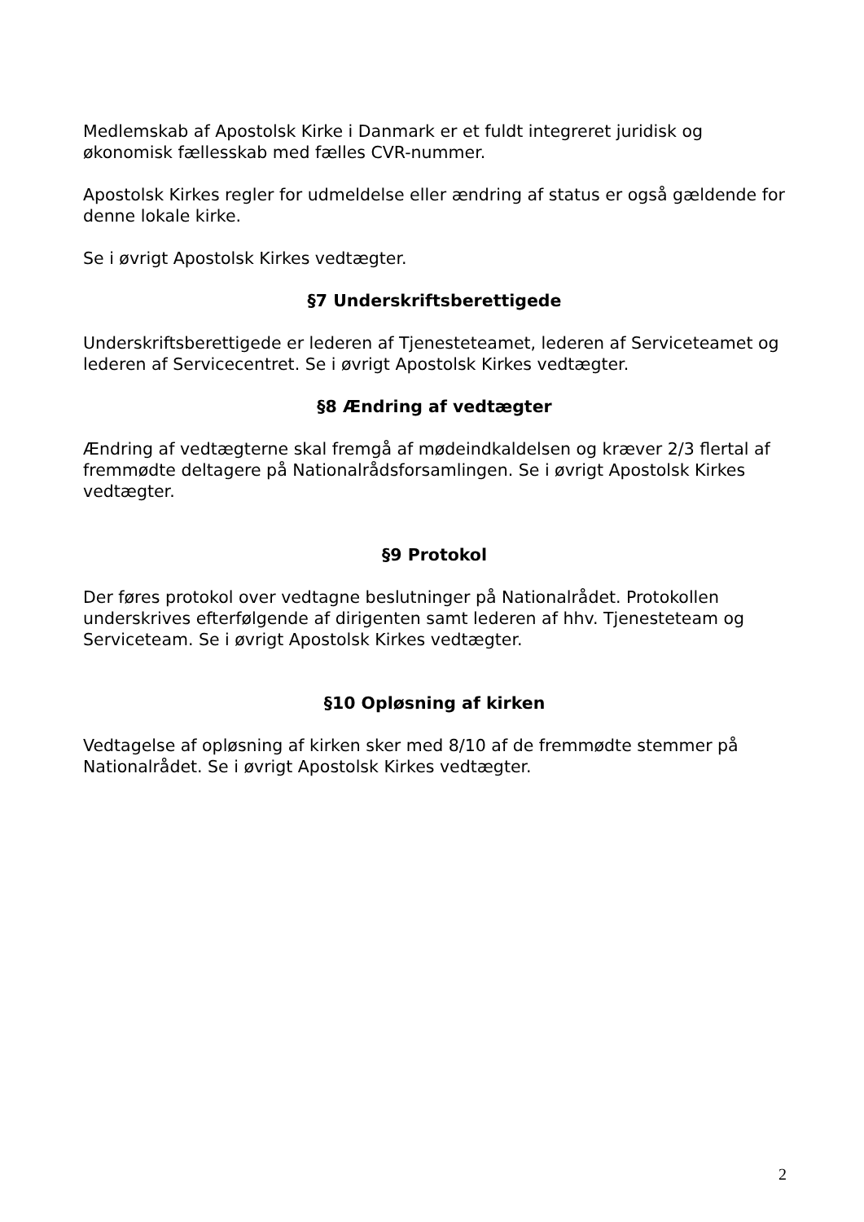Medlemskab af Apostolsk Kirke i Danmark er et fuldt integreret juridisk og økonomisk fællesskab med fælles CVR-nummer.
Apostolsk Kirkes regler for udmeldelse eller ændring af status er også gældende for denne lokale kirke.
Se i øvrigt Apostolsk Kirkes vedtægter.
§7 Underskriftsberettigede
Underskriftsberettigede er lederen af Tjenesteteamet, lederen af Serviceteamet og lederen af Servicecentret. Se i øvrigt Apostolsk Kirkes vedtægter.
§8 Ændring af vedtægter
Ændring af vedtægterne skal fremgå af mødeindkaldelsen og kræver 2/3 flertal af fremmødte deltagere på Nationalrådsforsamlingen. Se i øvrigt Apostolsk Kirkes vedtægter.
§9 Protokol
Der føres protokol over vedtagne beslutninger på Nationalrådet. Protokollen underskrives efterfølgende af dirigenten samt lederen af hhv. Tjenesteteam og Serviceteam. Se i øvrigt Apostolsk Kirkes vedtægter.
§10 Opløsning af kirken
Vedtagelse af opløsning af kirken sker med 8/10 af de fremmødte stemmer på Nationalrådet. Se i øvrigt Apostolsk Kirkes vedtægter.
2